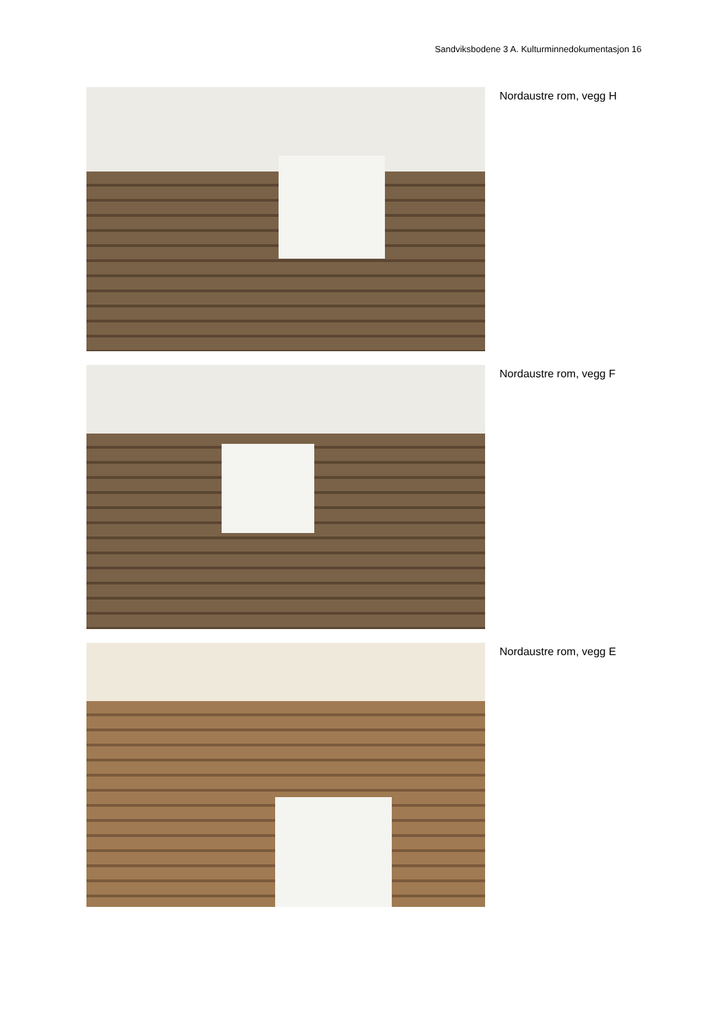Sandviksbodene 3 A. Kulturminnedokumentasjon 16
Nordaustre rom, vegg H
Nordaustre rom, vegg F
Nordaustre rom, vegg E